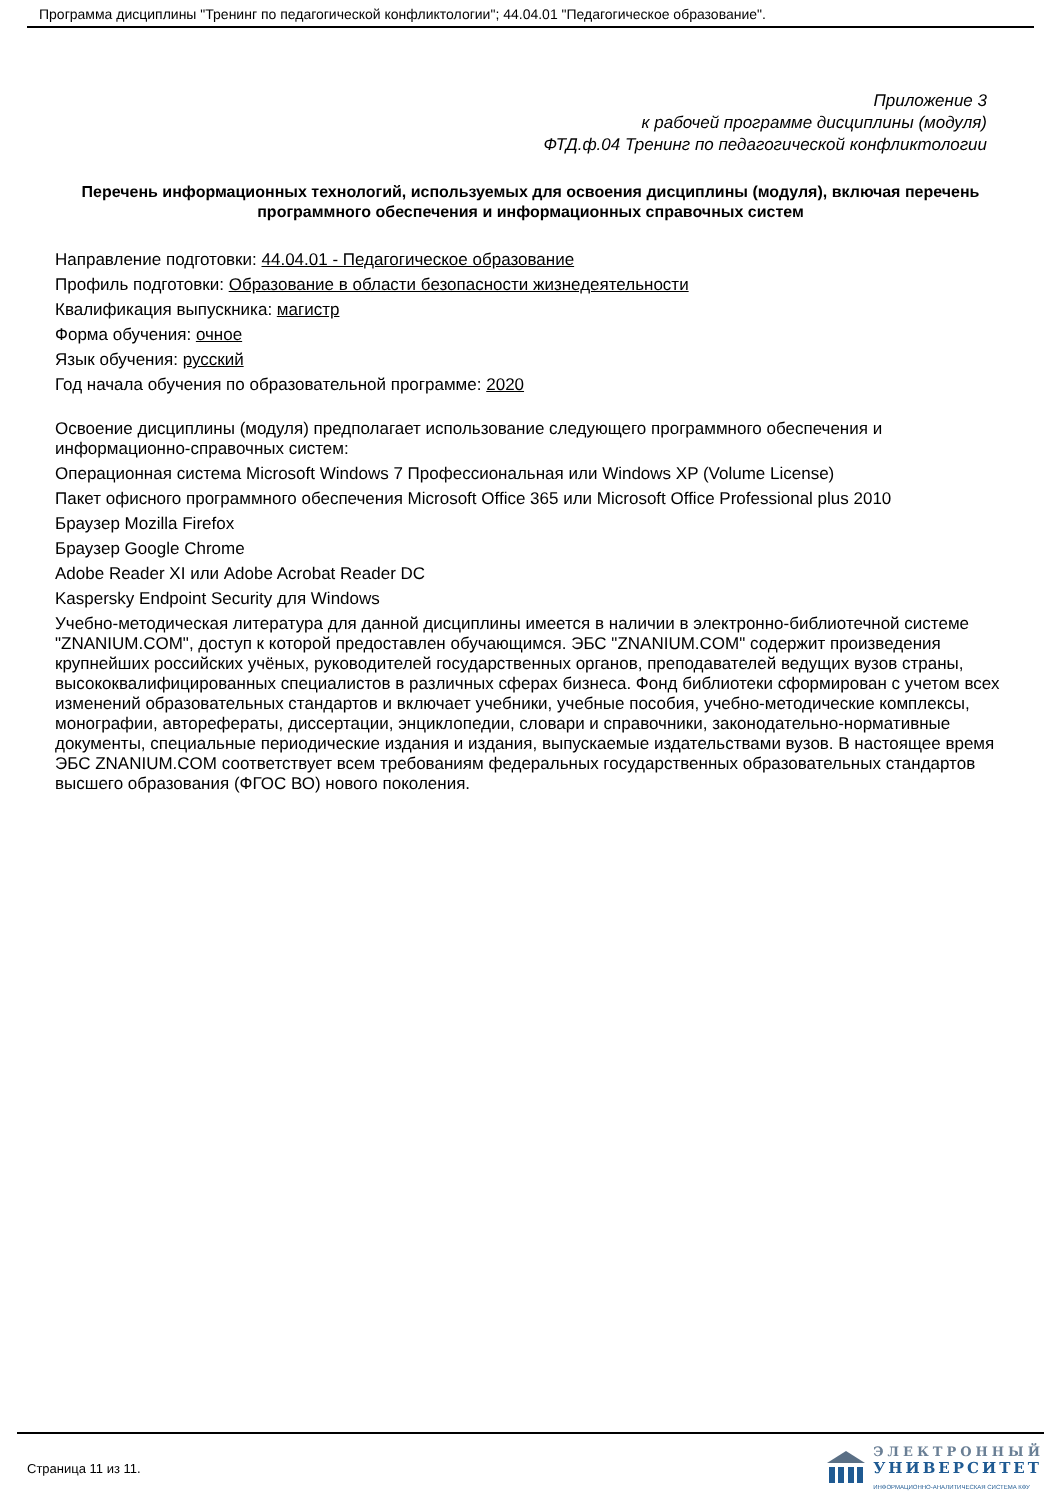Программа дисциплины "Тренинг по педагогической конфликтологии"; 44.04.01 "Педагогическое образование".
Приложение 3
к рабочей программе дисциплины (модуля)
ФТД.ф.04 Тренинг по педагогической конфликтологии
Перечень информационных технологий, используемых для освоения дисциплины (модуля), включая перечень программного обеспечения и информационных справочных систем
Направление подготовки: 44.04.01 - Педагогическое образование
Профиль подготовки: Образование в области безопасности жизнедеятельности
Квалификация выпускника: магистр
Форма обучения: очное
Язык обучения: русский
Год начала обучения по образовательной программе: 2020
Освоение дисциплины (модуля) предполагает использование следующего программного обеспечения и информационно-справочных систем:
Операционная система Microsoft Windows 7 Профессиональная или Windows XP (Volume License)
Пакет офисного программного обеспечения Microsoft Office 365 или Microsoft Office Professional plus 2010
Браузер Mozilla Firefox
Браузер Google Chrome
Adobe Reader XI или Adobe Acrobat Reader DC
Kaspersky Endpoint Security для Windows
Учебно-методическая литература для данной дисциплины имеется в наличии в электронно-библиотечной системе "ZNANIUM.COM", доступ к которой предоставлен обучающимся. ЭБС "ZNANIUM.COM" содержит произведения крупнейших российских учёных, руководителей государственных органов, преподавателей ведущих вузов страны, высококвалифицированных специалистов в различных сферах бизнеса. Фонд библиотеки сформирован с учетом всех изменений образовательных стандартов и включает учебники, учебные пособия, учебно-методические комплексы, монографии, авторефераты, диссертации, энциклопедии, словари и справочники, законодательно-нормативные документы, специальные периодические издания и издания, выпускаемые издательствами вузов. В настоящее время ЭБС ZNANIUM.COM соответствует всем требованиям федеральных государственных образовательных стандартов высшего образования (ФГОС ВО) нового поколения.
Страница 11 из 11.
ЭЛЕКТРОННЫЙ
УНИВЕРСИТЕТ
ИНФОРМАЦИОННО-АНАЛИТИЧЕСКАЯ СИСТЕМА КФУ